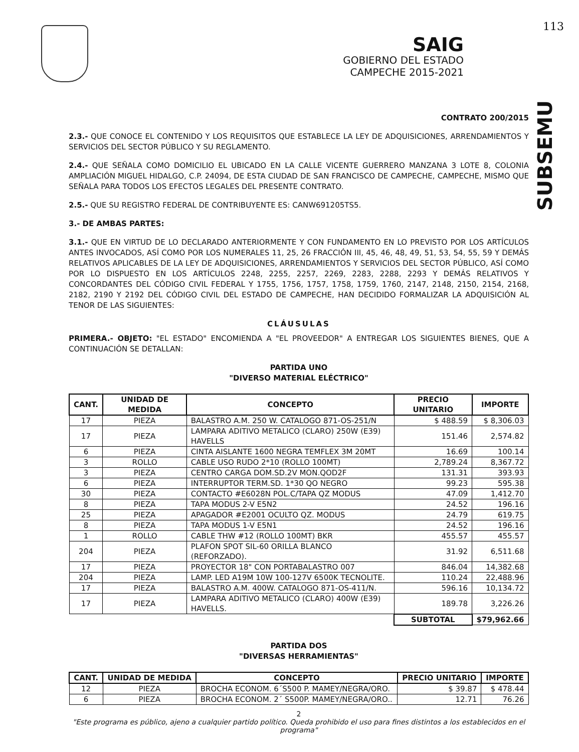113
SAIG
GOBIERNO DEL ESTADO
CAMPECHE 2015-2021
SUBSEMU
CONTRATO 200/2015
2.3.- QUE CONOCE EL CONTENIDO Y LOS REQUISITOS QUE ESTABLECE LA LEY DE ADQUISICIONES, ARRENDAMIENTOS Y SERVICIOS DEL SECTOR PÚBLICO Y SU REGLAMENTO.
2.4.- QUE SEÑALA COMO DOMICILIO EL UBICADO EN LA CALLE VICENTE GUERRERO MANZANA 3 LOTE 8, COLONIA AMPLIACIÓN MIGUEL HIDALGO, C.P. 24094, DE ESTA CIUDAD DE SAN FRANCISCO DE CAMPECHE, CAMPECHE, MISMO QUE SEÑALA PARA TODOS LOS EFECTOS LEGALES DEL PRESENTE CONTRATO.
2.5.- QUE SU REGISTRO FEDERAL DE CONTRIBUYENTE ES: CANW691205TS5.
3.- DE AMBAS PARTES:
3.1.- QUE EN VIRTUD DE LO DECLARADO ANTERIORMENTE Y CON FUNDAMENTO EN LO PREVISTO POR LOS ARTÍCULOS ANTES INVOCADOS, ASÍ COMO POR LOS NUMERALES 11, 25, 26 FRACCIÓN III, 45, 46, 48, 49, 51, 53, 54, 55, 59 Y DEMÁS RELATIVOS APLICABLES DE LA LEY DE ADQUISICIONES, ARRENDAMIENTOS Y SERVICIOS DEL SECTOR PÚBLICO, ASÍ COMO POR LO DISPUESTO EN LOS ARTÍCULOS 2248, 2255, 2257, 2269, 2283, 2288, 2293 Y DEMÁS RELATIVOS Y CONCORDANTES DEL CÓDIGO CIVIL FEDERAL Y 1755, 1756, 1757, 1758, 1759, 1760, 2147, 2148, 2150, 2154, 2168, 2182, 2190 Y 2192 DEL CÓDIGO CIVIL DEL ESTADO DE CAMPECHE, HAN DECIDIDO FORMALIZAR LA ADQUISICIÓN AL TENOR DE LAS SIGUIENTES:
CLÁUSULAS
PRIMERA.- OBJETO: "EL ESTADO" ENCOMIENDA A "EL PROVEEDOR" A ENTREGAR LOS SIGUIENTES BIENES, QUE A CONTINUACIÓN SE DETALLAN:
PARTIDA UNO
"DIVERSO MATERIAL ELÉCTRICO"
| CANT. | UNIDAD DE MEDIDA | CONCEPTO | PRECIO UNITARIO | IMPORTE |
| --- | --- | --- | --- | --- |
| 17 | PIEZA | BALASTRO A.M. 250 W. CATALOGO 871-OS-251/N | $ 488.59 | $ 8,306.03 |
| 17 | PIEZA | LAMPARA ADITIVO METALICO (CLARO) 250W (E39) HAVELLS | 151.46 | 2,574.82 |
| 6 | PIEZA | CINTA AISLANTE 1600 NEGRA TEMFLEX 3M 20MT | 16.69 | 100.14 |
| 3 | ROLLO | CABLE USO RUDO 2*10 (ROLLO 100MT) | 2,789.24 | 8,367.72 |
| 3 | PIEZA | CENTRO CARGA DOM.SD.2V MON.QOD2F | 131.31 | 393.93 |
| 6 | PIEZA | INTERRUPTOR TERM.SD. 1*30 QO NEGRO | 99.23 | 595.38 |
| 30 | PIEZA | CONTACTO #E6028N POL.C/TAPA QZ MODUS | 47.09 | 1,412.70 |
| 8 | PIEZA | TAPA MODUS 2-V E5N2 | 24.52 | 196.16 |
| 25 | PIEZA | APAGADOR #E2001 OCULTO QZ. MODUS | 24.79 | 619.75 |
| 8 | PIEZA | TAPA MODUS 1-V E5N1 | 24.52 | 196.16 |
| 1 | ROLLO | CABLE THW #12 (ROLLO 100MT) BKR | 455.57 | 455.57 |
| 204 | PIEZA | PLAFON SPOT SIL-60 ORILLA BLANCO (REFORZADO). | 31.92 | 6,511.68 |
| 17 | PIEZA | PROYECTOR 18" CON PORTABALASTRO 007 | 846.04 | 14,382.68 |
| 204 | PIEZA | LAMP. LED A19M 10W 100-127V 6500K TECNOLITE. | 110.24 | 22,488.96 |
| 17 | PIEZA | BALASTRO A.M. 400W. CATALOGO 871-OS-411/N. | 596.16 | 10,134.72 |
| 17 | PIEZA | LAMPARA ADITIVO METALICO (CLARO) 400W (E39) HAVELLS. | 189.78 | 3,226.26 |
| | | | SUBTOTAL | $79,962.66 |
PARTIDA DOS
"DIVERSAS HERRAMIENTAS"
| CANT. | UNIDAD DE MEDIDA | CONCEPTO | PRECIO UNITARIO | IMPORTE |
| --- | --- | --- | --- | --- |
| 12 | PIEZA | BROCHA ECONOM. 6´S500 P. MAMEY/NEGRA/ORO. | $ 39.87 | $ 478.44 |
| 6 | PIEZA | BROCHA ECONOM. 2´ S500P. MAMEY/NEGRA/ORO.. | 12.71 | 76.26 |
2
"Este programa es público, ajeno a cualquier partido político. Queda prohibido el uso para fines distintos a los establecidos en el programa"